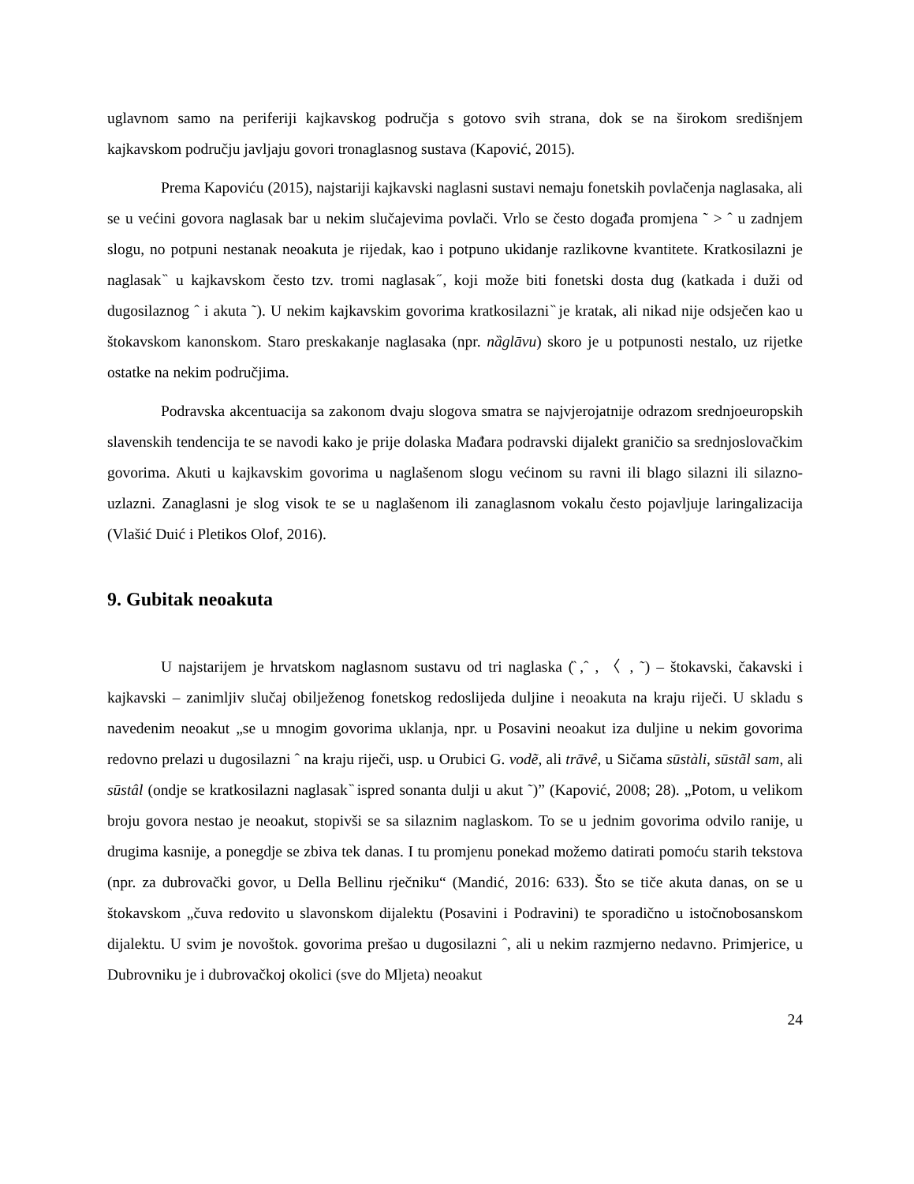uglavnom samo na periferiji kajkavskog područja s gotovo svih strana, dok se na širokom središnjem kajkavskom području javljaju govori tronaglasnog sustava (Kapović, 2015).
Prema Kapoviću (2015), najstariji kajkavski naglasni sustavi nemaju fonetskih povlačenja naglasaka, ali se u većini govora naglasak bar u nekim slučajevima povlači. Vrlo se često događa promjena ˜ > ˆ u zadnjem slogu, no potpuni nestanak neoakuta je rijedak, kao i potpuno ukidanje razlikovne kvantitete. Kratkosilazni je naglasak ̏ u kajkavskom često tzv. tromi naglasak ̋, koji može biti fonetski dosta dug (katkada i duži od dugosilaznog ˆ i akuta ˜). U nekim kajkavskim govorima kratkosilazni ̏ je kratak, ali nikad nije odsječen kao u štokavskom kanonskom. Staro preskakanje naglasaka (npr. nȁglāvu) skoro je u potpunosti nestalo, uz rijetke ostatke na nekim područjima.
Podravska akcentuacija sa zakonom dvaju slogova smatra se najvjerojatnije odrazom srednjoeuropskih slavenskih tendencija te se navodi kako je prije dolaska Mađara podravski dijalekt graničio sa srednjoslovačkim govorima. Akuti u kajkavskim govorima u naglašenom slogu većinom su ravni ili blago silazni ili silazno-uzlazni. Zanaglasni je slog visok te se u naglašenom ili zanaglasnom vokalu često pojavljuje laringalizacija (Vlašić Duić i Pletikos Olof, 2016).
9. Gubitak neoakuta
U najstarijem je hrvatskom naglasnom sustavu od tri naglaska (̏ ,ˆ , 〈 , ˜) – štokavski, čakavski i kajkavski – zanimljiv slučaj obilježenog fonetskog redoslijeda duljine i neoakuta na kraju riječi. U skladu s navedenim neoakut „se u mnogim govorima uklanja, npr. u Posavini neoakut iza duljine u nekim govorima redovno prelazi u dugosilazni ˆ na kraju riječi, usp. u Orubici G. vodẽ, ali trāvê, u Sičama sūstàli, sūstãl sam, ali sūstâl (ondje se kratkosilazni naglasak ̏ ispred sonanta dulji u akut ˜)” (Kapović, 2008; 28). „Potom, u velikom broju govora nestao je neoakut, stopivši se sa silaznim naglaskom. To se u jednim govorima odvilo ranije, u drugima kasnije, a ponegdje se zbiva tek danas. I tu promjenu ponekad možemo datirati pomoću starih tekstova (npr. za dubrovački govor, u Della Bellinu rječniku“ (Mandić, 2016: 633). Što se tiče akuta danas, on se u štokavskom „čuva redovito u slavonskom dijalektu (Posavini i Podravini) te sporadično u istočnobosanskom dijalektu. U svim je novoštok. govorima prešao u dugosilazni ˆ, ali u nekim razmjerno nedavno. Primjerice, u Dubrovniku je i dubrovačkoj okolici (sve do Mljeta) neoakut
24